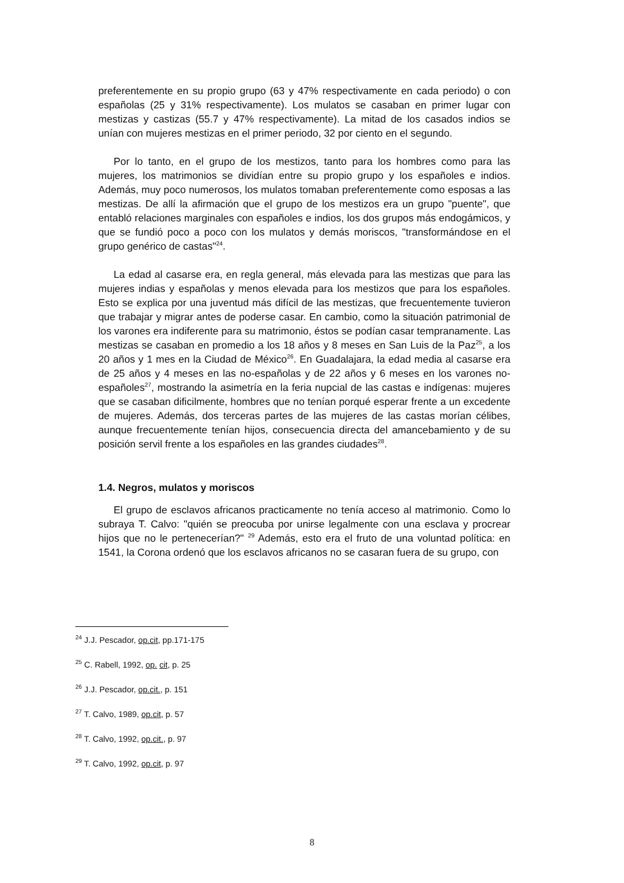preferentemente en su propio grupo (63 y 47% respectivamente en cada periodo) o con españolas (25 y 31% respectivamente). Los mulatos se casaban en primer lugar con mestizas y castizas (55.7 y 47% respectivamente). La mitad de los casados indios se unían con mujeres mestizas en el primer periodo, 32 por ciento en el segundo.
Por lo tanto, en el grupo de los mestizos, tanto para los hombres como para las mujeres, los matrimonios se dividían entre su propio grupo y los españoles e indios. Además, muy poco numerosos, los mulatos tomaban preferentemente como esposas a las mestizas. De allí la afirmación que el grupo de los mestizos era un grupo "puente", que entabló relaciones marginales con españoles e indios, los dos grupos más endogámicos, y que se fundió poco a poco con los mulatos y demás moriscos, "transformándose en el grupo genérico de castas"<sup>24</sup>.
La edad al casarse era, en regla general, más elevada para las mestizas que para las mujeres indias y españolas y menos elevada para los mestizos que para los españoles. Esto se explica por una juventud más difícil de las mestizas, que frecuentemente tuvieron que trabajar y migrar antes de poderse casar. En cambio, como la situación patrimonial de los varones era indiferente para su matrimonio, éstos se podían casar tempranamente. Las mestizas se casaban en promedio a los 18 años y 8 meses en San Luis de la Paz<sup>25</sup>, a los 20 años y 1 mes en la Ciudad de México<sup>26</sup>. En Guadalajara, la edad media al casarse era de 25 años y 4 meses en las no-españolas y de 22 años y 6 meses en los varones no-españoles<sup>27</sup>, mostrando la asimetría en la feria nupcial de las castas e indígenas: mujeres que se casaban dificilmente, hombres que no tenían porqué esperar frente a un excedente de mujeres. Además, dos terceras partes de las mujeres de las castas morían célibes, aunque frecuentemente tenían hijos, consecuencia directa del amancebamiento y de su posición servil frente a los españoles en las grandes ciudades<sup>28</sup>.
1.4. Negros, mulatos y moriscos
El grupo de esclavos africanos practicamente no tenía acceso al matrimonio. Como lo subraya T. Calvo: "quién se preocuba por unirse legalmente con una esclava y procrear hijos que no le pertenecerían?" <sup>29</sup> Además, esto era el fruto de una voluntad política: en 1541, la Corona ordenó que los esclavos africanos no se casaran fuera de su grupo, con
<sup>24</sup> J.J. Pescador, op.cit, pp.171-175
<sup>25</sup> C. Rabell, 1992, op. cit, p. 25
<sup>26</sup> J.J. Pescador, op.cit., p. 151
<sup>27</sup> T. Calvo, 1989, op.cit, p. 57
<sup>28</sup> T. Calvo, 1992, op.cit., p. 97
<sup>29</sup> T. Calvo, 1992, op.cit, p. 97
8